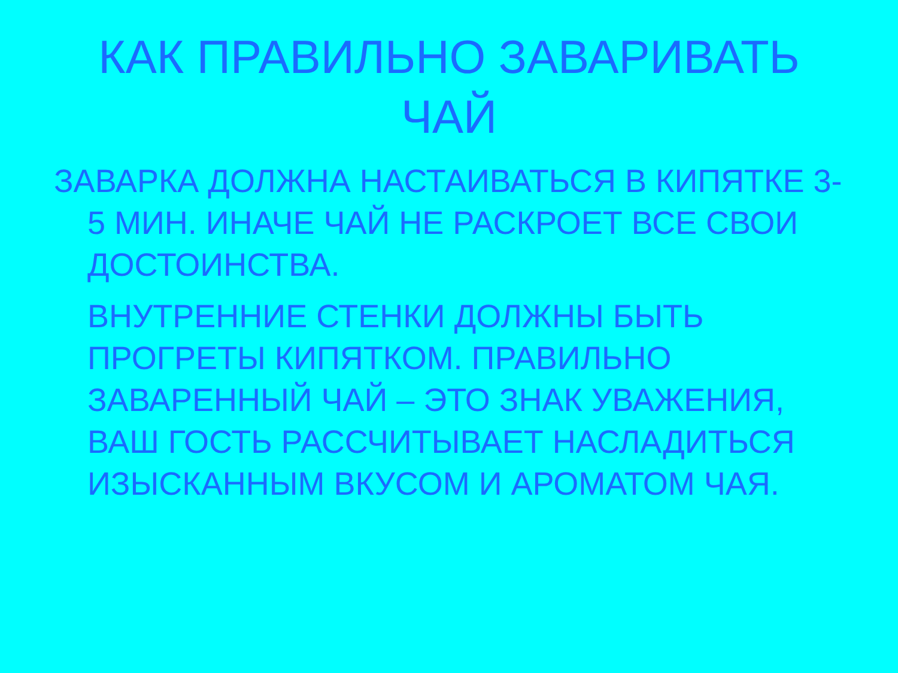КАК ПРАВИЛЬНО ЗАВАРИВАТЬ ЧАЙ
ЗАВАРКА ДОЛЖНА НАСТАИВАТЬСЯ В КИПЯТКЕ 3-5 МИН. ИНАЧЕ ЧАЙ НЕ РАСКРОЕТ ВСЕ СВОИ ДОСТОИНСТВА.
ВНУТРЕННИЕ СТЕНКИ ДОЛЖНЫ БЫТЬ ПРОГРЕТЫ КИПЯТКОМ. ПРАВИЛЬНО ЗАВАРЕННЫЙ ЧАЙ – ЭТО ЗНАК УВАЖЕНИЯ, ВАШ ГОСТЬ РАССЧИТЫВАЕТ НАСЛАДИТЬСЯ ИЗЫСКАННЫМ ВКУСОМ И АРОМАТОМ ЧАЯ.